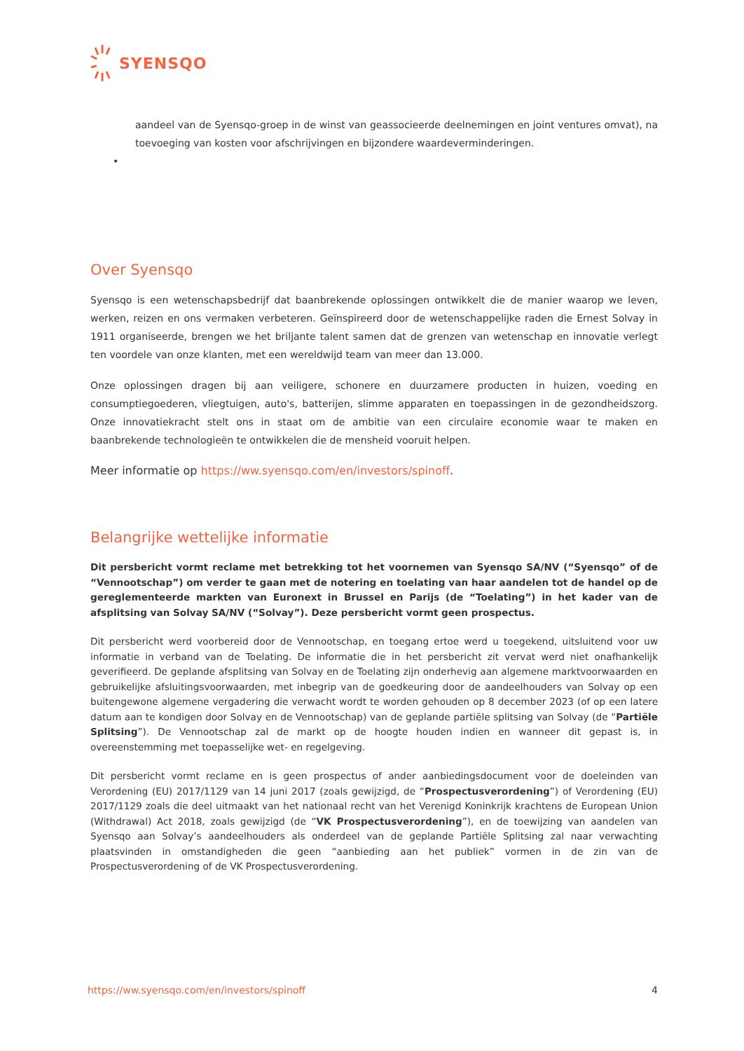SYENSQO
aandeel van de Syensqo-groep in de winst van geassocieerde deelnemingen en joint ventures omvat), na toevoeging van kosten voor afschrijvingen en bijzondere waardeverminderingen.
•
Over Syensqo
Syensqo is een wetenschapsbedrijf dat baanbrekende oplossingen ontwikkelt die de manier waarop we leven, werken, reizen en ons vermaken verbeteren. Geïnspireerd door de wetenschappelijke raden die Ernest Solvay in 1911 organiseerde, brengen we het briljante talent samen dat de grenzen van wetenschap en innovatie verlegt ten voordele van onze klanten, met een wereldwijd team van meer dan 13.000.
Onze oplossingen dragen bij aan veiligere, schonere en duurzamere producten in huizen, voeding en consumptiegoederen, vliegtuigen, auto's, batterijen, slimme apparaten en toepassingen in de gezondheidszorg. Onze innovatiekracht stelt ons in staat om de ambitie van een circulaire economie waar te maken en baanbrekende technologieën te ontwikkelen die de mensheid vooruit helpen.
Meer informatie op https://ww.syensqo.com/en/investors/spinoff.
Belangrijke wettelijke informatie
Dit persbericht vormt reclame met betrekking tot het voornemen van Syensqo SA/NV (“Syensqo” of de “Vennootschap”) om verder te gaan met de notering en toelating van haar aandelen tot de handel op de gereglementeerde markten van Euronext in Brussel en Parijs (de “Toelating”) in het kader van de afsplitsing van Solvay SA/NV (“Solvay”). Deze persbericht vormt geen prospectus.
Dit persbericht werd voorbereid door de Vennootschap, en toegang ertoe werd u toegekend, uitsluitend voor uw informatie in verband van de Toelating. De informatie die in het persbericht zit vervat werd niet onafhankelijk geverifieerd. De geplande afsplitsing van Solvay en de Toelating zijn onderhevig aan algemene marktvoorwaarden en gebruikelijke afsluitingsvoorwaarden, met inbegrip van de goedkeuring door de aandeelhouders van Solvay op een buitengewone algemene vergadering die verwacht wordt te worden gehouden op 8 december 2023 (of op een latere datum aan te kondigen door Solvay en de Vennootschap) van de geplande partiële splitsing van Solvay (de “Partiële Splitsing”). De Vennootschap zal de markt op de hoogte houden indien en wanneer dit gepast is, in overeenstemming met toepasselijke wet- en regelgeving.
Dit persbericht vormt reclame en is geen prospectus of ander aanbiedingsdocument voor de doeleinden van Verordening (EU) 2017/1129 van 14 juni 2017 (zoals gewijzigd, de “Prospectusverordening”) of Verordening (EU) 2017/1129 zoals die deel uitmaakt van het nationaal recht van het Verenigd Koninkrijk krachtens de European Union (Withdrawal) Act 2018, zoals gewijzigd (de “VK Prospectusverordening”), en de toewijzing van aandelen van Syensqo aan Solvay’s aandeelhouders als onderdeel van de geplande Partiële Splitsing zal naar verwachting plaatsvinden in omstandigheden die geen “aanbieding aan het publiek” vormen in de zin van de Prospectusverordening of de VK Prospectusverordening.
https://ww.syensqo.com/en/investors/spinoff 4